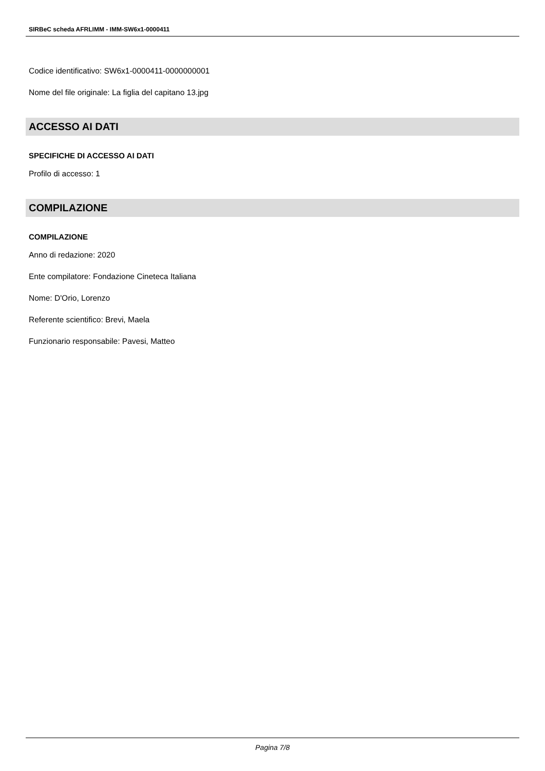SIRBeC scheda AFRLIMM - IMM-SW6x1-0000411
Codice identificativo: SW6x1-0000411-0000000001
Nome del file originale: La figlia del capitano 13.jpg
ACCESSO AI DATI
SPECIFICHE DI ACCESSO AI DATI
Profilo di accesso: 1
COMPILAZIONE
COMPILAZIONE
Anno di redazione: 2020
Ente compilatore: Fondazione Cineteca Italiana
Nome: D'Orio, Lorenzo
Referente scientifico: Brevi, Maela
Funzionario responsabile: Pavesi, Matteo
Pagina 7/8